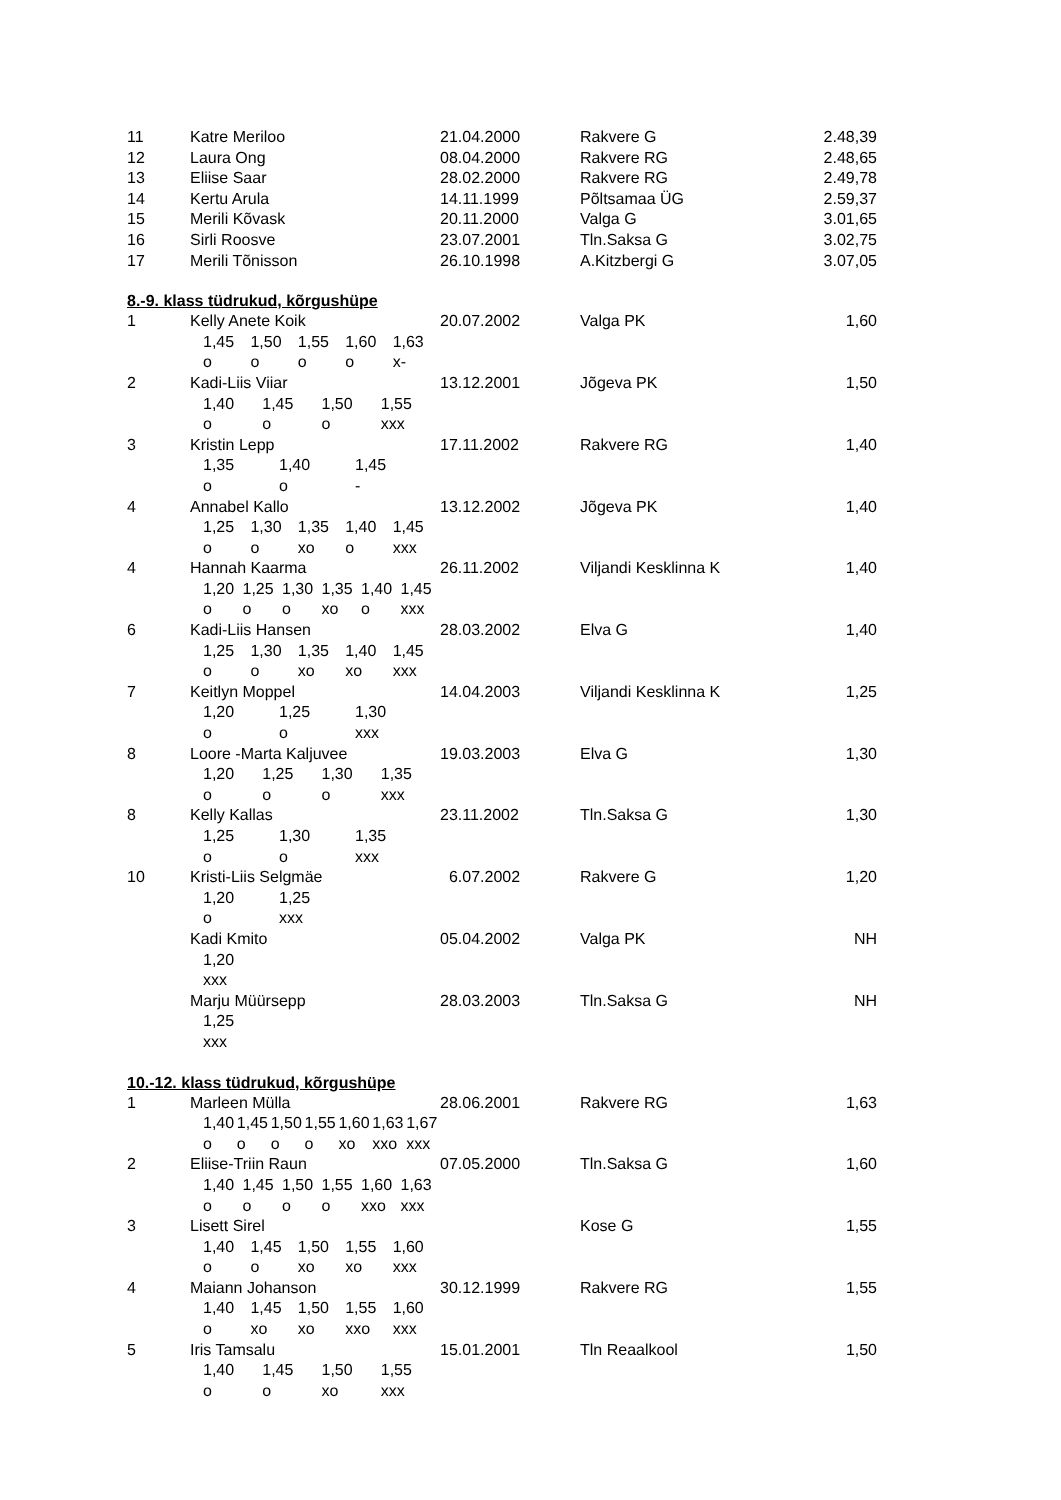| 11 | Katre Meriloo | 21.04.2000 | Rakvere G | 2.48,39 |
| 12 | Laura Ong | 08.04.2000 | Rakvere RG | 2.48,65 |
| 13 | Eliise Saar | 28.02.2000 | Rakvere RG | 2.49,78 |
| 14 | Kertu Arula | 14.11.1999 | Põltsamaa ÜG | 2.59,37 |
| 15 | Merili Kõvask | 20.11.2000 | Valga G | 3.01,65 |
| 16 | Sirli Roosve | 23.07.2001 | Tln.Saksa G | 3.02,75 |
| 17 | Merili Tõnisson | 26.10.1998 | A.Kitzbergi G | 3.07,05 |
8.-9. klass tüdrukud, kõrgushüpe
| 1 | Kelly Anete Koik | | 20.07.2002 | Valga PK | 1,60 |
| | | 1,45 1,50 1,55 1,60 1,63 | | | |
| | | o o o o x- | | | |
| 2 | Kadi-Liis Viiar | | 13.12.2001 | Jõgeva PK | 1,50 |
| | | 1,40 1,45 1,50 1,55 | | | |
| | | o o o xxx | | | |
| 3 | Kristin Lepp | | 17.11.2002 | Rakvere RG | 1,40 |
| | | 1,35 1,40 1,45 | | | |
| | | o o - | | | |
| 4 | Annabel Kallo | | 13.12.2002 | Jõgeva PK | 1,40 |
| | | 1,25 1,30 1,35 1,40 1,45 | | | |
| | | o o xo o xxx | | | |
| 4 | Hannah Kaarma | | 26.11.2002 | Viljandi Kesklinna K | 1,40 |
| | | 1,20 1,25 1,30 1,35 1,40 1,45 | | | |
| | | o o o xo o xxx | | | |
| 6 | Kadi-Liis Hansen | | 28.03.2002 | Elva G | 1,40 |
| | | 1,25 1,30 1,35 1,40 1,45 | | | |
| | | o o xo xo xxx | | | |
| 7 | Keitlyn Moppel | | 14.04.2003 | Viljandi Kesklinna K | 1,25 |
| | | 1,20 1,25 1,30 | | | |
| | | o o xxx | | | |
| 8 | Loore -Marta Kaljuvee | | 19.03.2003 | Elva G | 1,30 |
| | | 1,20 1,25 1,30 1,35 | | | |
| | | o o o xxx | | | |
| 8 | Kelly Kallas | | 23.11.2002 | Tln.Saksa G | 1,30 |
| | | 1,25 1,30 1,35 | | | |
| | | o o xxx | | | |
| 10 | Kristi-Liis Selgmäe | | 6.07.2002 | Rakvere G | 1,20 |
| | | 1,20 1,25 | | | |
| | | o xxx | | | |
| | Kadi Kmito | | 05.04.2002 | Valga PK | NH |
| | | 1,20 | | | |
| | | xxx | | | |
| | Marju Müürsepp | | 28.03.2003 | Tln.Saksa G | NH |
| | | 1,25 | | | |
| | | xxx | | | |
10.-12. klass tüdrukud, kõrgushüpe
| 1 | Marleen Mülla | | 28.06.2001 | Rakvere RG | 1,63 |
| | | 1,40 1,45 1,50 1,55 1,60 1,63 1,67 | | | |
| | | o o o o xo xxo xxx | | | |
| 2 | Eliise-Triin Raun | | 07.05.2000 | Tln.Saksa G | 1,60 |
| | | 1,40 1,45 1,50 1,55 1,60 1,63 | | | |
| | | o o o o xxo xxx | | | |
| 3 | Lisett Sirel | | | Kose G | 1,55 |
| | | 1,40 1,45 1,50 1,55 1,60 | | | |
| | | o o xo xo xxx | | | |
| 4 | Maiann Johanson | | 30.12.1999 | Rakvere RG | 1,55 |
| | | 1,40 1,45 1,50 1,55 1,60 | | | |
| | | o xo xo xxo xxx | | | |
| 5 | Iris Tamsalu | | 15.01.2001 | Tln Reaalkool | 1,50 |
| | | 1,40 1,45 1,50 1,55 | | | |
| | | o o xo xxx | | | |